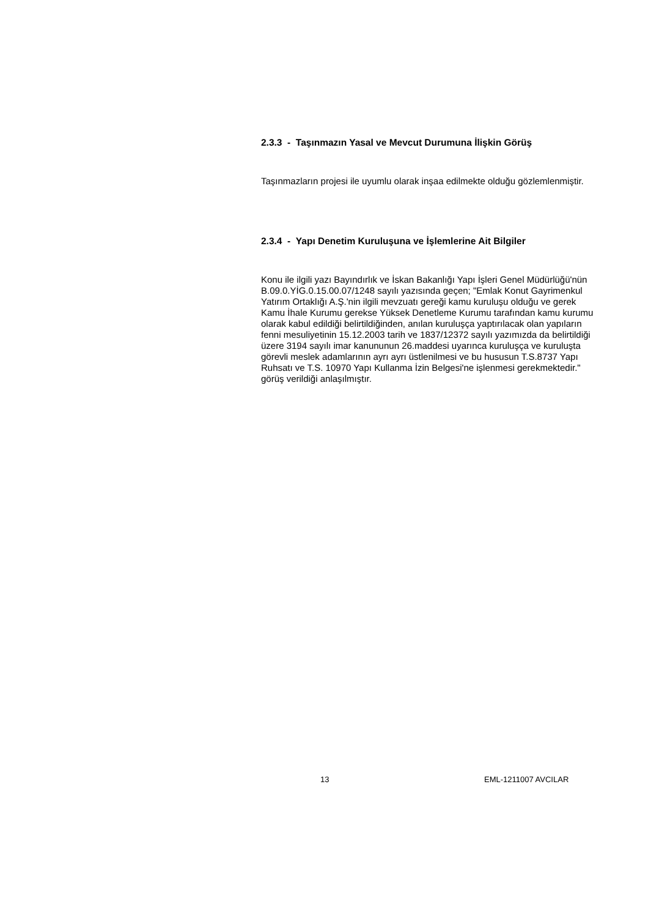2.3.3 - Taşınmazın Yasal ve Mevcut Durumuna İlişkin Görüş
Taşınmazların projesi ile uyumlu olarak inşaa edilmekte olduğu gözlemlenmiştir.
2.3.4 - Yapı Denetim Kuruluşuna ve İşlemlerine Ait Bilgiler
Konu ile ilgili yazı Bayındırlık ve İskan Bakanlığı Yapı İşleri Genel Müdürlüğü'nün B.09.0.YİG.0.15.00.07/1248 sayılı yazısında geçen; "Emlak Konut Gayrimenkul Yatırım Ortaklığı A.Ş.'nin ilgili mevzuatı gereği kamu kuruluşu olduğu ve gerek Kamu İhale Kurumu gerekse Yüksek Denetleme Kurumu tarafından kamu kurumu olarak kabul edildiği belirtildiğinden, anılan kuruluşça yaptırılacak olan yapıların fenni mesuliyetinin 15.12.2003 tarih ve 1837/12372 sayılı yazımızda da belirtildiği üzere 3194 sayılı imar kanununun 26.maddesi uyarınca kuruluşça ve kuruluşta görevli meslek adamlarının ayrı ayrı üstlenilmesi ve bu hususun T.S.8737 Yapı Ruhsatı ve T.S. 10970 Yapı Kullanma İzin Belgesi'ne işlenmesi gerekmektedir." görüş verildiği anlaşılmıştır.
13 EML-1211007 AVCILAR